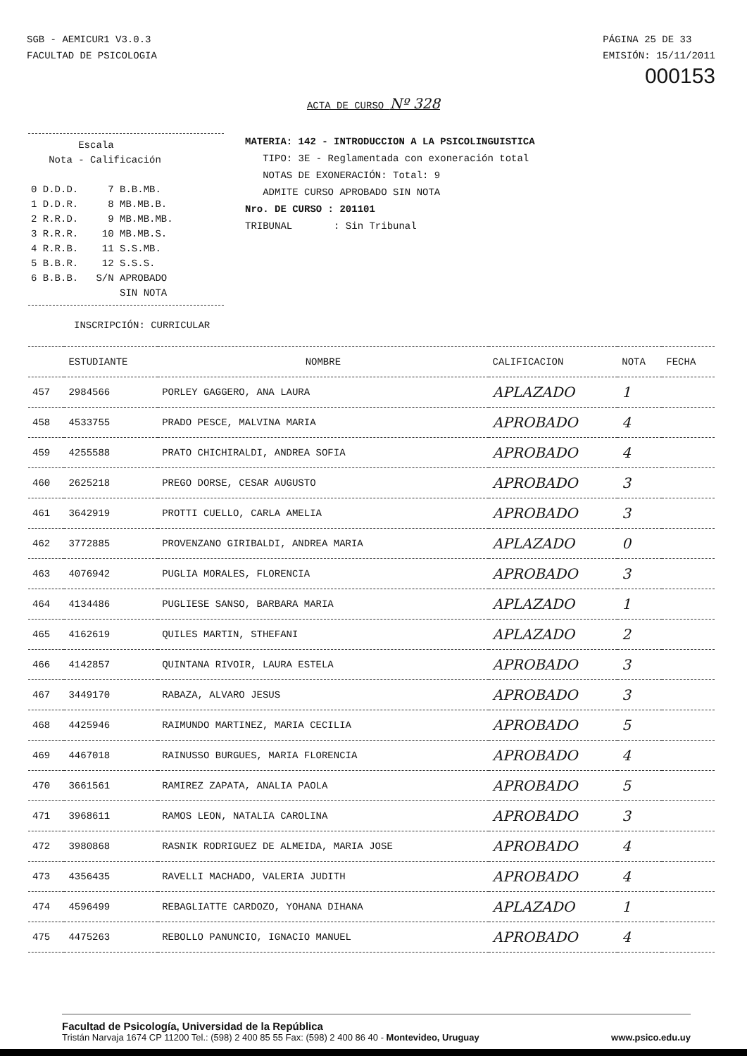SGB - AEMICUR1 V3.0.3
FACULTAD DE PSICOLOGIA
PÁGINA 25 DE 33
EMISIÓN: 15/11/2011
000153
ACTA DE CURSO Nº 328
Escala Nota - Calificación 0 D.D.D. 7 B.B.MB. 1 D.D.R. 8 MB.MB.B. 2 R.R.D. 9 MB.MB.MB. 3 R.R.R. 10 MB.MB.S. 4 R.R.B. 11 S.S.MB. 5 B.B.R. 12 S.S.S. 6 B.B.B. S/N APROBADO SIN NOTA
MATERIA: 142 - INTRODUCCION A LA PSICOLINGUISTICA
TIPO: 3E - Reglamentada con exoneración total
NOTAS DE EXONERACIÓN: Total: 9
ADMITE CURSO APROBADO SIN NOTA
Nro. DE CURSO : 201101
TRIBUNAL : Sin Tribunal
INSCRIPCIÓN: CURRICULAR
| | ESTUDIANTE | NOMBRE | CALIFICACION | NOTA | FECHA |
| --- | --- | --- | --- | --- | --- |
| 457 | 2984566 | PORLEY GAGGERO, ANA LAURA | APLAZADO | 1 | |
| 458 | 4533755 | PRADO PESCE, MALVINA MARIA | APROBADO | 4 | |
| 459 | 4255588 | PRATO CHICHIRALDI, ANDREA SOFIA | APROBADO | 4 | |
| 460 | 2625218 | PREGO DORSE, CESAR AUGUSTO | APROBADO | 3 | |
| 461 | 3642919 | PROTTI CUELLO, CARLA AMELIA | APROBADO | 3 | |
| 462 | 3772885 | PROVENZANO GIRIBALDI, ANDREA MARIA | APLAZADO | 0 | |
| 463 | 4076942 | PUGLIA MORALES, FLORENCIA | APROBADO | 3 | |
| 464 | 4134486 | PUGLIESE SANSO, BARBARA MARIA | APLAZADO | 1 | |
| 465 | 4162619 | QUILES MARTIN, STHEFANI | APLAZADO | 2 | |
| 466 | 4142857 | QUINTANA RIVOIR, LAURA ESTELA | APROBADO | 3 | |
| 467 | 3449170 | RABAZA, ALVARO JESUS | APROBADO | 3 | |
| 468 | 4425946 | RAIMUNDO MARTINEZ, MARIA CECILIA | APROBADO | 5 | |
| 469 | 4467018 | RAINUSSO BURGUES, MARIA FLORENCIA | APROBADO | 4 | |
| 470 | 3661561 | RAMIREZ ZAPATA, ANALIA PAOLA | APROBADO | 5 | |
| 471 | 3968611 | RAMOS LEON, NATALIA CAROLINA | APROBADO | 3 | |
| 472 | 3980868 | RASNIK RODRIGUEZ DE ALMEIDA, MARIA JOSE | APROBADO | 4 | |
| 473 | 4356435 | RAVELLI MACHADO, VALERIA JUDITH | APROBADO | 4 | |
| 474 | 4596499 | REBAGLIATTE CARDOZO, YOHANA DIHANA | APLAZADO | 1 | |
| 475 | 4475263 | REBOLLO PANUNCIO, IGNACIO MANUEL | APROBADO | 4 | |
Facultad de Psicología, Universidad de la República
Tristán Narvaja 1674 CP 11200 Tel.: (598) 2 400 85 55 Fax: (598) 2 400 86 40 - Montevideo, Uruguay www.psico.edu.uy